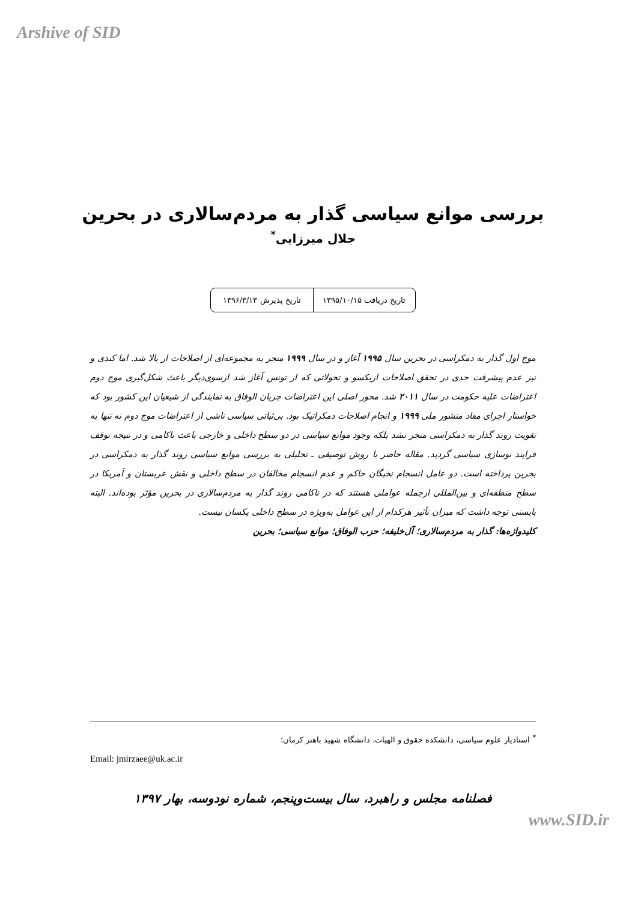Arshive of SID
بررسی موانع سیاسی گذار به مردم‌سالاری در بحرین
جلال میرزایی<sup>*</sup>
تاریخ دریافت ۱۳۹۵/۱۰/۱۵ تاریخ پذیرش ۱۳۹۶/۳/۱۳
موج اول گذار به دمکراسی در بحرین سال ۱۹۹۵ آغاز و در سال ۱۹۹۹ منجر به مجموعه‌ای از اصلاحات از بالا شد. اما کندی و نیز عدم پیشرفت جدی در تحقق اصلاحات ازیکسو و تحولاتی که از تونس آغاز شد ازسوی‌دیگر باعث شکل‌گیری موج دوم اعتراضات علیه حکومت در سال ۲۰۱۱ شد. محور اصلی این اعتراضات جریان الوفاق به نمایندگی از شیعیان این کشور بود که خواستار اجرای مفاد منشور ملی ۱۹۹۹ و انجام اصلاحات دمکراتیک بود. بی‌ثباتی سیاسی ناشی از اعتراضات موج دوم نه تنها به تقویت روند گذار به دمکراسی منجر نشد بلکه وجود موانع سیاسی در دو سطح داخلی و خارجی باعث ناکامی و در نتیجه توقف فرایند نوسازی سیاسی گردید. مقاله حاضر با روش توصیفی ـ تحلیلی به بررسی موانع سیاسی روند گذار به دمکراسی در بحرین پرداخته است. دو عامل انسجام نخبگان حاکم و عدم انسجام مخالفان در سطح داخلی و نقش عربستان و آمریکا در سطح منطقه‌ای و بین‌المللی ازجمله عواملی هستند که در ناکامی روند گذار به مردم‌سالاری در بحرین مؤثر بوده‌اند. البته بایستی توجه داشت که میزان تأثیر هرکدام از این عوامل به‌ویژه در سطح داخلی یکسان نیست.
کلیدواژه‌ها: گذار به مردم‌سالاری؛ آل‌خلیفه؛ حزب الوفاق؛ موانع سیاسی؛ بحرین
<sup>*</sup> استادیار علوم سیاسی، دانشکده حقوق و الهیات، دانشگاه شهید باهنر کرمان؛
Email: jmirzaee@uk.ac.ir
فصلنامه مجلس و راهبرد، سال بیست‌وپنجم، شماره نودوسه، بهار ۱۳۹۷
www.SID.ir